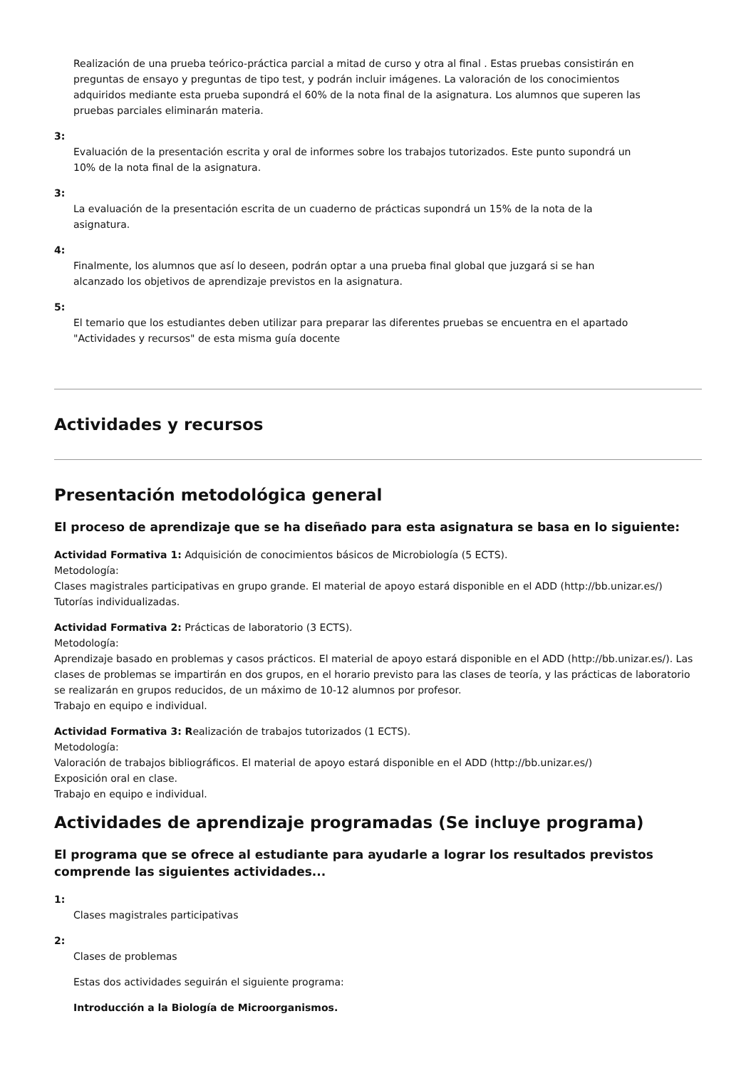Realización de una prueba teórico-práctica parcial a mitad de curso y otra al final . Estas pruebas consistirán en preguntas de ensayo y preguntas de tipo test, y podrán incluir imágenes. La valoración de los conocimientos adquiridos mediante esta prueba supondrá el 60% de la nota final de la asignatura. Los alumnos que superen las pruebas parciales eliminarán materia.
3:
Evaluación de la presentación escrita y oral de informes sobre los trabajos tutorizados. Este punto supondrá un 10% de la nota final de la asignatura.
3:
La evaluación de la presentación escrita de un cuaderno de prácticas supondrá un 15% de la nota de la asignatura.
4:
Finalmente, los alumnos que así lo deseen, podrán optar a una prueba final global que juzgará si se han alcanzado los objetivos de aprendizaje previstos en la asignatura.
5:
El temario que los estudiantes deben utilizar para preparar las diferentes pruebas se encuentra en el apartado "Actividades y recursos" de esta misma guía docente
Actividades y recursos
Presentación metodológica general
El proceso de aprendizaje que se ha diseñado para esta asignatura se basa en lo siguiente:
Actividad Formativa 1: Adquisición de conocimientos básicos de Microbiología (5 ECTS).
Metodología:
Clases magistrales participativas en grupo grande. El material de apoyo estará disponible en el ADD (http://bb.unizar.es/)
Tutorías individualizadas.
Actividad Formativa 2: Prácticas de laboratorio (3 ECTS).
Metodología:
Aprendizaje basado en problemas y casos prácticos. El material de apoyo estará disponible en el ADD (http://bb.unizar.es/). Las clases de problemas se impartirán en dos grupos, en el horario previsto para las clases de teoría, y las prácticas de laboratorio se realizarán en grupos reducidos, de un máximo de 10-12 alumnos por profesor.
Trabajo en equipo e individual.
Actividad Formativa 3: Realización de trabajos tutorizados (1 ECTS).
Metodología:
Valoración de trabajos bibliográficos. El material de apoyo estará disponible en el ADD (http://bb.unizar.es/)
Exposición oral en clase.
Trabajo en equipo e individual.
Actividades de aprendizaje programadas (Se incluye programa)
El programa que se ofrece al estudiante para ayudarle a lograr los resultados previstos comprende las siguientes actividades...
1:
Clases magistrales participativas
2:
Clases de problemas
Estas dos actividades seguirán el siguiente programa:
Introducción a la Biología de Microorganismos.